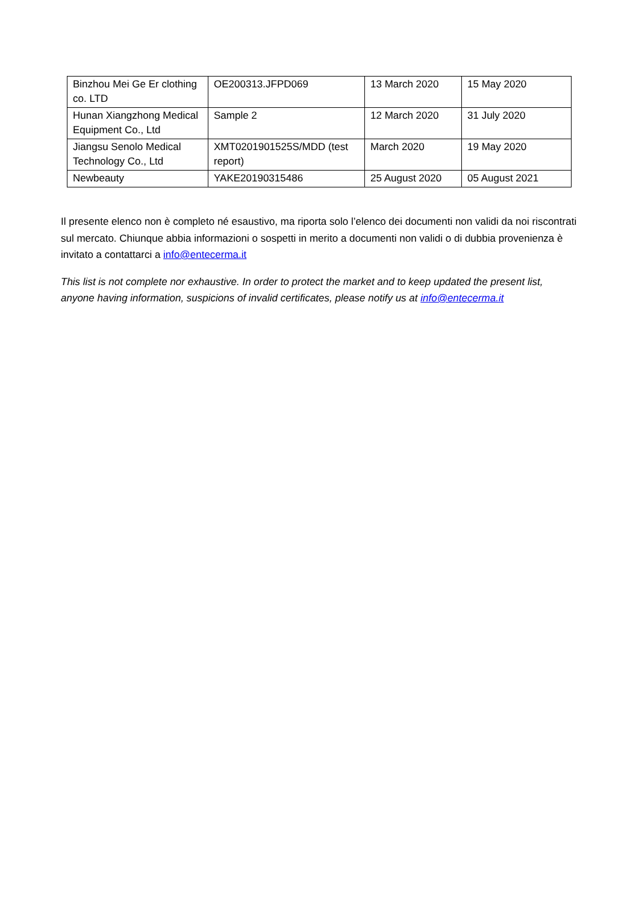| Binzhou Mei Ge Er clothing co. LTD | OE200313.JFPD069 | 13 March 2020 | 15 May 2020 |
| Hunan Xiangzhong Medical Equipment Co., Ltd | Sample 2 | 12 March 2020 | 31 July 2020 |
| Jiangsu Senolo Medical Technology Co., Ltd | XMT0201901525S/MDD (test report) | March 2020 | 19 May 2020 |
| Newbeauty | YAKE20190315486 | 25 August 2020 | 05 August 2021 |
Il presente elenco non è completo né esaustivo, ma riporta solo l’elenco dei documenti non validi da noi riscontrati sul mercato. Chiunque abbia informazioni o sospetti in merito a documenti non validi o di dubbia provenienza è invitato a contattarci a info@entecerma.it
This list is not complete nor exhaustive. In order to protect the market and to keep updated the present list, anyone having information, suspicions of invalid certificates, please notify us at info@entecerma.it